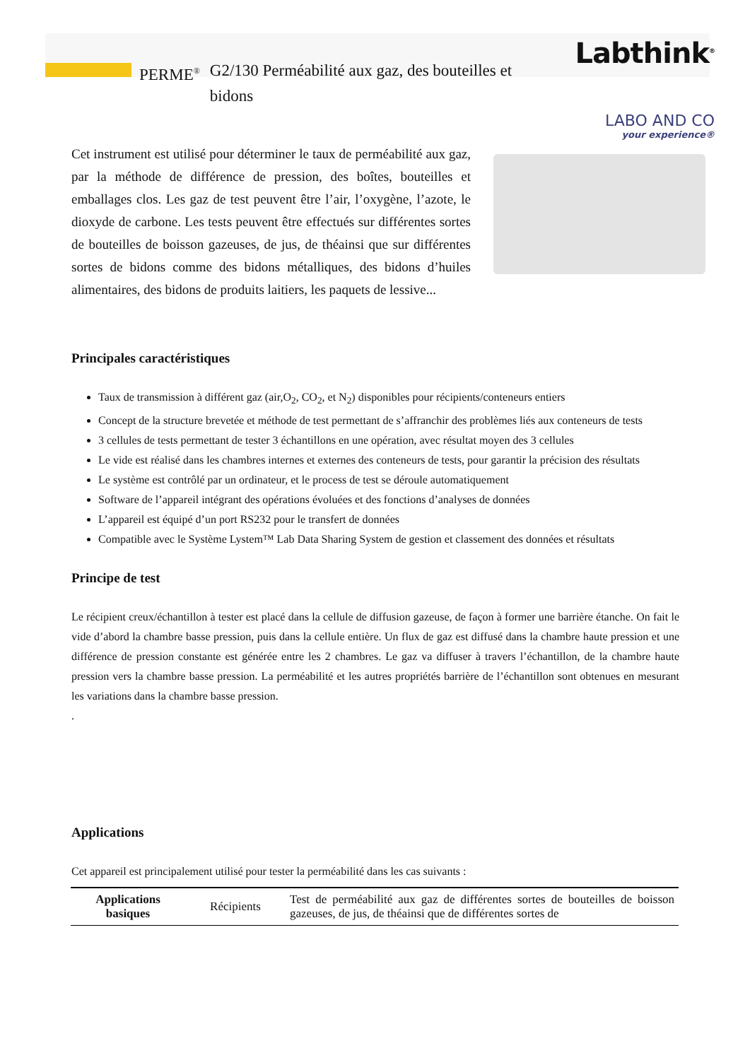Labthink<sup>®</sup>
LABO AND CO
your experience®
PERME<sup>®</sup> G2/130 Perméabilité aux gaz, des bouteilles et bidons
Cet instrument est utilisé pour déterminer le taux de perméabilité aux gaz, par la méthode de différence de pression, des boîtes, bouteilles et emballages clos. Les gaz de test peuvent être l’air, l’oxygène, l’azote, le dioxyde de carbone. Les tests peuvent être effectués sur différentes sortes de bouteilles de boisson gazeuses, de jus, de théainsi que sur différentes sortes de bidons comme des bidons métalliques, des bidons d’huiles alimentaires, des bidons de produits laitiers, les paquets de lessive...
Principales caractéristiques
Taux de transmission à différent gaz (air,O<sub>2</sub>, CO<sub>2</sub>, et N<sub>2</sub>) disponibles pour récipients/conteneurs entiers
Concept de la structure brevetée et méthode de test permettant de s’affranchir des problèmes liés aux conteneurs de tests
3 cellules de tests permettant de tester 3 échantillons en une opération, avec résultat moyen des 3 cellules
Le vide est réalisé dans les chambres internes et externes des conteneurs de tests, pour garantir la précision des résultats
Le système est contrôlé par un ordinateur, et le process de test se déroule automatiquement
Software de l’appareil intégrant des opérations évoluées et des fonctions d’analyses de données
L’appareil est équipé d’un port RS232 pour le transfert de données
Compatible avec le Système Lystem™ Lab Data Sharing System de gestion et classement des données et résultats
Principe de test
Le récipient creux/échantillon à tester est placé dans la cellule de diffusion gazeuse, de façon à former une barrière étanche. On fait le vide d’abord la chambre basse pression, puis dans la cellule entière. Un flux de gaz est diffusé dans la chambre haute pression et une différence de pression constante est générée entre les 2 chambres. Le gaz va diffuser à travers l’échantillon, de la chambre haute pression vers la chambre basse pression. La perméabilité et les autres propriétés barrière de l’échantillon sont obtenues en mesurant les variations dans la chambre basse pression.
.
Applications
Cet appareil est principalement utilisé pour tester la perméabilité dans les cas suivants :
| Applications basiques | Récipients | Test de perméabilité aux gaz de différentes sortes de bouteilles de boisson gazeuses, de jus, de théainsi que de différentes sortes de |